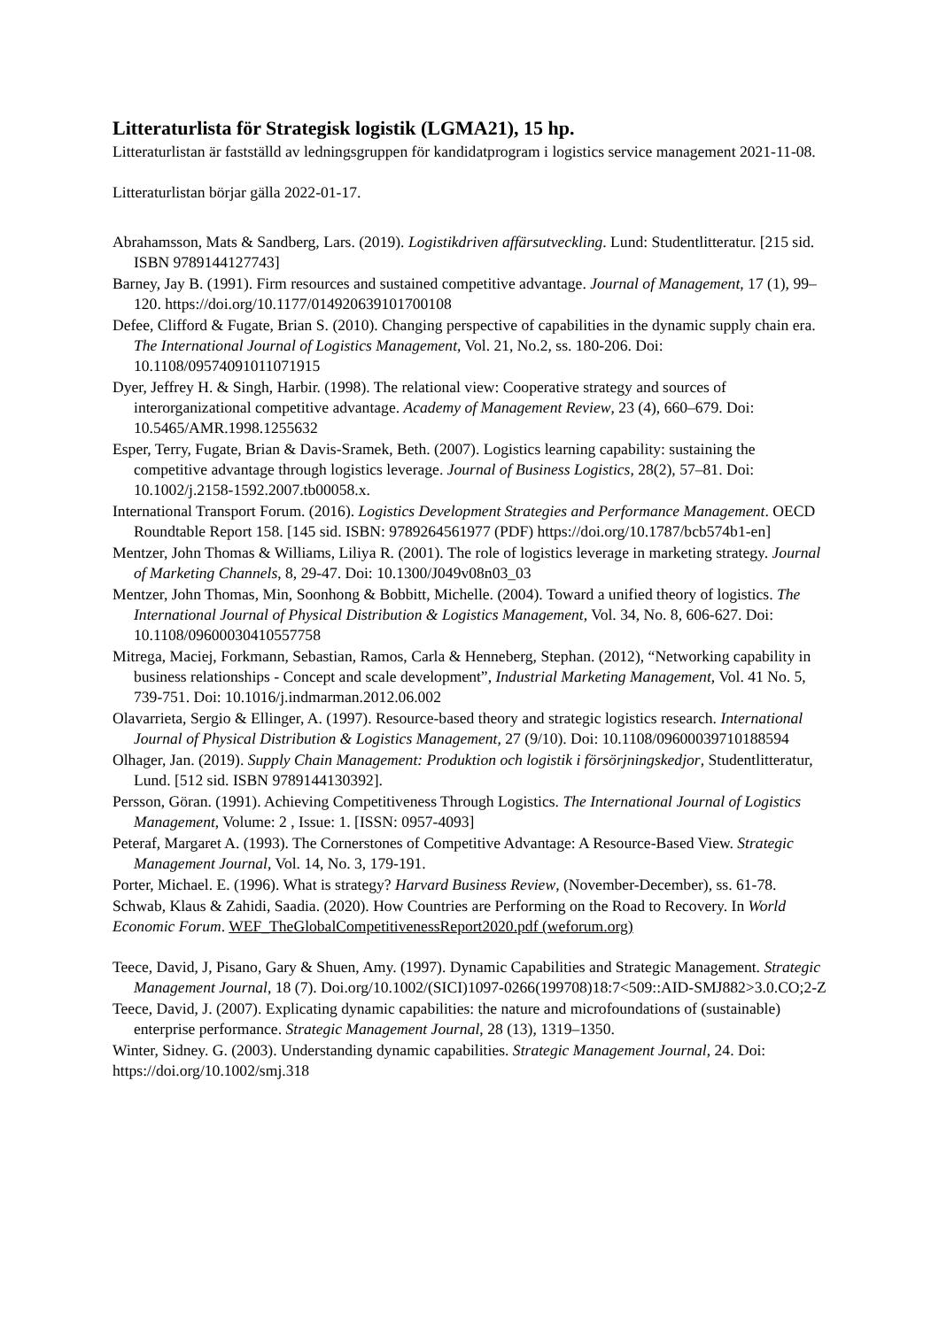Litteraturlista för Strategisk logistik (LGMA21), 15 hp.
Litteraturlistan är fastställd av ledningsgruppen för kandidatprogram i logistics service management 2021-11-08.
Litteraturlistan börjar gälla 2022-01-17.
Abrahamsson, Mats & Sandberg, Lars. (2019). Logistikdriven affärsutveckling. Lund: Studentlitteratur. [215 sid. ISBN 9789144127743]
Barney, Jay B. (1991). Firm resources and sustained competitive advantage. Journal of Management, 17 (1), 99–120. https://doi.org/10.1177/014920639101700108
Defee, Clifford & Fugate, Brian S. (2010). Changing perspective of capabilities in the dynamic supply chain era. The International Journal of Logistics Management, Vol. 21, No.2, ss. 180-206. Doi: 10.1108/09574091011071915
Dyer, Jeffrey H. & Singh, Harbir. (1998). The relational view: Cooperative strategy and sources of interorganizational competitive advantage. Academy of Management Review, 23 (4), 660–679. Doi: 10.5465/AMR.1998.1255632
Esper, Terry, Fugate, Brian & Davis-Sramek, Beth. (2007). Logistics learning capability: sustaining the competitive advantage through logistics leverage. Journal of Business Logistics, 28(2), 57–81. Doi: 10.1002/j.2158-1592.2007.tb00058.x.
International Transport Forum. (2016). Logistics Development Strategies and Performance Management. OECD Roundtable Report 158. [145 sid. ISBN: 9789264561977 (PDF) https://doi.org/10.1787/bcb574b1-en]
Mentzer, John Thomas & Williams, Liliya R. (2001). The role of logistics leverage in marketing strategy. Journal of Marketing Channels, 8, 29-47. Doi: 10.1300/J049v08n03_03
Mentzer, John Thomas, Min, Soonhong & Bobbitt, Michelle. (2004). Toward a unified theory of logistics. The International Journal of Physical Distribution & Logistics Management, Vol. 34, No. 8, 606-627. Doi: 10.1108/09600030410557758
Mitrega, Maciej, Forkmann, Sebastian, Ramos, Carla & Henneberg, Stephan. (2012), “Networking capability in business relationships - Concept and scale development”, Industrial Marketing Management, Vol. 41 No. 5, 739-751. Doi: 10.1016/j.indmarman.2012.06.002
Olavarrieta, Sergio & Ellinger, A. (1997). Resource-based theory and strategic logistics research. International Journal of Physical Distribution & Logistics Management, 27 (9/10). Doi: 10.1108/09600039710188594
Olhager, Jan. (2019). Supply Chain Management: Produktion och logistik i försörjningskedjor, Studentlitteratur, Lund. [512 sid. ISBN 9789144130392].
Persson, Göran. (1991). Achieving Competitiveness Through Logistics. The International Journal of Logistics Management, Volume: 2 , Issue: 1. [ISSN: 0957-4093]
Peteraf, Margaret A. (1993). The Cornerstones of Competitive Advantage: A Resource-Based View. Strategic Management Journal, Vol. 14, No. 3, 179-191.
Porter, Michael. E. (1996). What is strategy? Harvard Business Review, (November-December), ss. 61-78.
Schwab, Klaus & Zahidi, Saadia. (2020). How Countries are Performing on the Road to Recovery. In World Economic Forum. WEF_TheGlobalCompetitivenessReport2020.pdf (weforum.org)
Teece, David, J, Pisano, Gary & Shuen, Amy. (1997). Dynamic Capabilities and Strategic Management. Strategic Management Journal, 18 (7). Doi.org/10.1002/(SICI)1097-0266(199708)18:7<509::AID-SMJ882>3.0.CO;2-Z
Teece, David, J. (2007). Explicating dynamic capabilities: the nature and microfoundations of (sustainable) enterprise performance. Strategic Management Journal, 28 (13), 1319–1350.
Winter, Sidney. G. (2003). Understanding dynamic capabilities. Strategic Management Journal, 24. Doi: https://doi.org/10.1002/smj.318